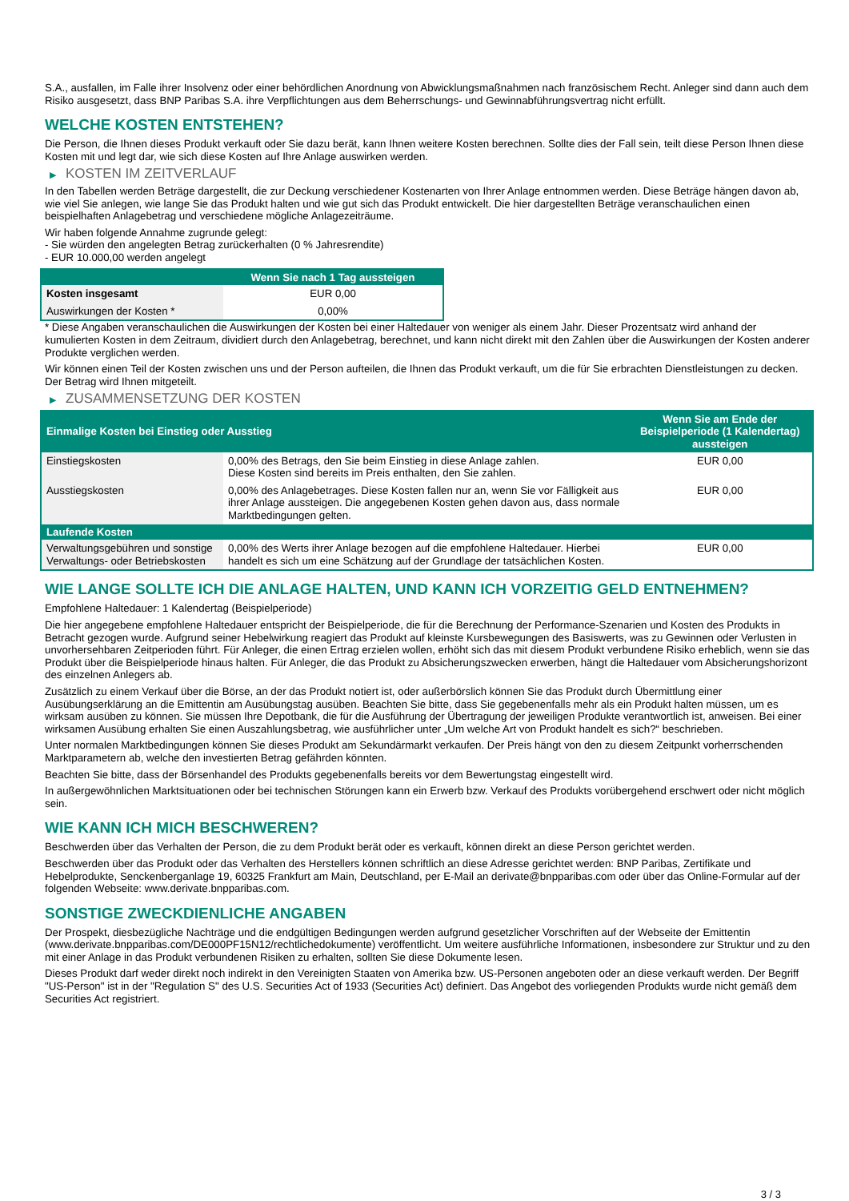S.A., ausfallen, im Falle ihrer Insolvenz oder einer behördlichen Anordnung von Abwicklungsmaßnahmen nach französischem Recht. Anleger sind dann auch dem Risiko ausgesetzt, dass BNP Paribas S.A. ihre Verpflichtungen aus dem Beherrschungs- und Gewinnabführungsvertrag nicht erfüllt.
WELCHE KOSTEN ENTSTEHEN?
Die Person, die Ihnen dieses Produkt verkauft oder Sie dazu berät, kann Ihnen weitere Kosten berechnen. Sollte dies der Fall sein, teilt diese Person Ihnen diese Kosten mit und legt dar, wie sich diese Kosten auf Ihre Anlage auswirken werden.
▶ KOSTEN IM ZEITVERLAUF
In den Tabellen werden Beträge dargestellt, die zur Deckung verschiedener Kostenarten von Ihrer Anlage entnommen werden. Diese Beträge hängen davon ab, wie viel Sie anlegen, wie lange Sie das Produkt halten und wie gut sich das Produkt entwickelt. Die hier dargestellten Beträge veranschaulichen einen beispielhaften Anlagebetrag und verschiedene mögliche Anlagezeiträume.
Wir haben folgende Annahme zugrunde gelegt:
- Sie würden den angelegten Betrag zurückerhalten (0 % Jahresrendite)
- EUR 10.000,00 werden angelegt
| | Wenn Sie nach 1 Tag aussteigen |
| --- | --- |
| Kosten insgesamt | EUR 0,00 |
| Auswirkungen der Kosten * | 0,00% |
* Diese Angaben veranschaulichen die Auswirkungen der Kosten bei einer Haltedauer von weniger als einem Jahr. Dieser Prozentsatz wird anhand der kumulierten Kosten in dem Zeitraum, dividiert durch den Anlagebetrag, berechnet, und kann nicht direkt mit den Zahlen über die Auswirkungen der Kosten anderer Produkte verglichen werden.
Wir können einen Teil der Kosten zwischen uns und der Person aufteilen, die Ihnen das Produkt verkauft, um die für Sie erbrachten Dienstleistungen zu decken. Der Betrag wird Ihnen mitgeteilt.
▶ ZUSAMMENSETZUNG DER KOSTEN
| Einmalige Kosten bei Einstieg oder Ausstieg | | Wenn Sie am Ende der Beispielperiode (1 Kalendertag) aussteigen |
| --- | --- | --- |
| Einstiegskosten | 0,00% des Betrags, den Sie beim Einstieg in diese Anlage zahlen. Diese Kosten sind bereits im Preis enthalten, den Sie zahlen. | EUR 0,00 |
| Ausstiegskosten | 0,00% des Anlagebetrages. Diese Kosten fallen nur an, wenn Sie vor Fälligkeit aus ihrer Anlage aussteigen. Die angegebenen Kosten gehen davon aus, dass normale Marktbedingungen gelten. | EUR 0,00 |
| Laufende Kosten | | |
| Verwaltungsgebühren und sonstige Verwaltungs- oder Betriebskosten | 0,00% des Werts ihrer Anlage bezogen auf die empfohlene Haltedauer. Hierbei handelt es sich um eine Schätzung auf der Grundlage der tatsächlichen Kosten. | EUR 0,00 |
WIE LANGE SOLLTE ICH DIE ANLAGE HALTEN, UND KANN ICH VORZEITIG GELD ENTNEHMEN?
Empfohlene Haltedauer: 1 Kalendertag (Beispielperiode)
Die hier angegebene empfohlene Haltedauer entspricht der Beispielperiode, die für die Berechnung der Performance-Szenarien und Kosten des Produkts in Betracht gezogen wurde. Aufgrund seiner Hebelwirkung reagiert das Produkt auf kleinste Kursbewegungen des Basiswerts, was zu Gewinnen oder Verlusten in unvorhersehbaren Zeitperioden führt. Für Anleger, die einen Ertrag erzielen wollen, erhöht sich das mit diesem Produkt verbundene Risiko erheblich, wenn sie das Produkt über die Beispielperiode hinaus halten. Für Anleger, die das Produkt zu Absicherungszwecken erwerben, hängt die Haltedauer vom Absicherungshorizont des einzelnen Anlegers ab.
Zusätzlich zu einem Verkauf über die Börse, an der das Produkt notiert ist, oder außerbörslich können Sie das Produkt durch Übermittlung einer Ausübungserklärung an die Emittentin am Ausübungstag ausüben. Beachten Sie bitte, dass Sie gegebenenfalls mehr als ein Produkt halten müssen, um es wirksam ausüben zu können. Sie müssen Ihre Depotbank, die für die Ausführung der Übertragung der jeweiligen Produkte verantwortlich ist, anweisen. Bei einer wirksamen Ausübung erhalten Sie einen Auszahlungsbetrag, wie ausführlicher unter „Um welche Art von Produkt handelt es sich?“ beschrieben.
Unter normalen Marktbedingungen können Sie dieses Produkt am Sekundärmarkt verkaufen. Der Preis hängt von den zu diesem Zeitpunkt vorherrschenden Marktparametern ab, welche den investierten Betrag gefährden könnten.
Beachten Sie bitte, dass der Börsenhandel des Produkts gegebenenfalls bereits vor dem Bewertungstag eingestellt wird.
In außergewöhnlichen Marktsituationen oder bei technischen Störungen kann ein Erwerb bzw. Verkauf des Produkts vorübergehend erschwert oder nicht möglich sein.
WIE KANN ICH MICH BESCHWEREN?
Beschwerden über das Verhalten der Person, die zu dem Produkt berät oder es verkauft, können direkt an diese Person gerichtet werden.
Beschwerden über das Produkt oder das Verhalten des Herstellers können schriftlich an diese Adresse gerichtet werden: BNP Paribas, Zertifikate und Hebelprodukte, Senckenberganlage 19, 60325 Frankfurt am Main, Deutschland, per E-Mail an derivate@bnpparibas.com oder über das Online-Formular auf der folgenden Webseite: www.derivate.bnpparibas.com.
SONSTIGE ZWECKDIENLICHE ANGABEN
Der Prospekt, diesbezügliche Nachträge und die endgültigen Bedingungen werden aufgrund gesetzlicher Vorschriften auf der Webseite der Emittentin (www.derivate.bnpparibas.com/DE000PF15N12/rechtlichedokumente) veröffentlicht. Um weitere ausführliche Informationen, insbesondere zur Struktur und zu den mit einer Anlage in das Produkt verbundenen Risiken zu erhalten, sollten Sie diese Dokumente lesen.
Dieses Produkt darf weder direkt noch indirekt in den Vereinigten Staaten von Amerika bzw. US-Personen angeboten oder an diese verkauft werden. Der Begriff "US-Person" ist in der "Regulation S" des U.S. Securities Act of 1933 (Securities Act) definiert. Das Angebot des vorliegenden Produkts wurde nicht gemäß dem Securities Act registriert.
3 / 3